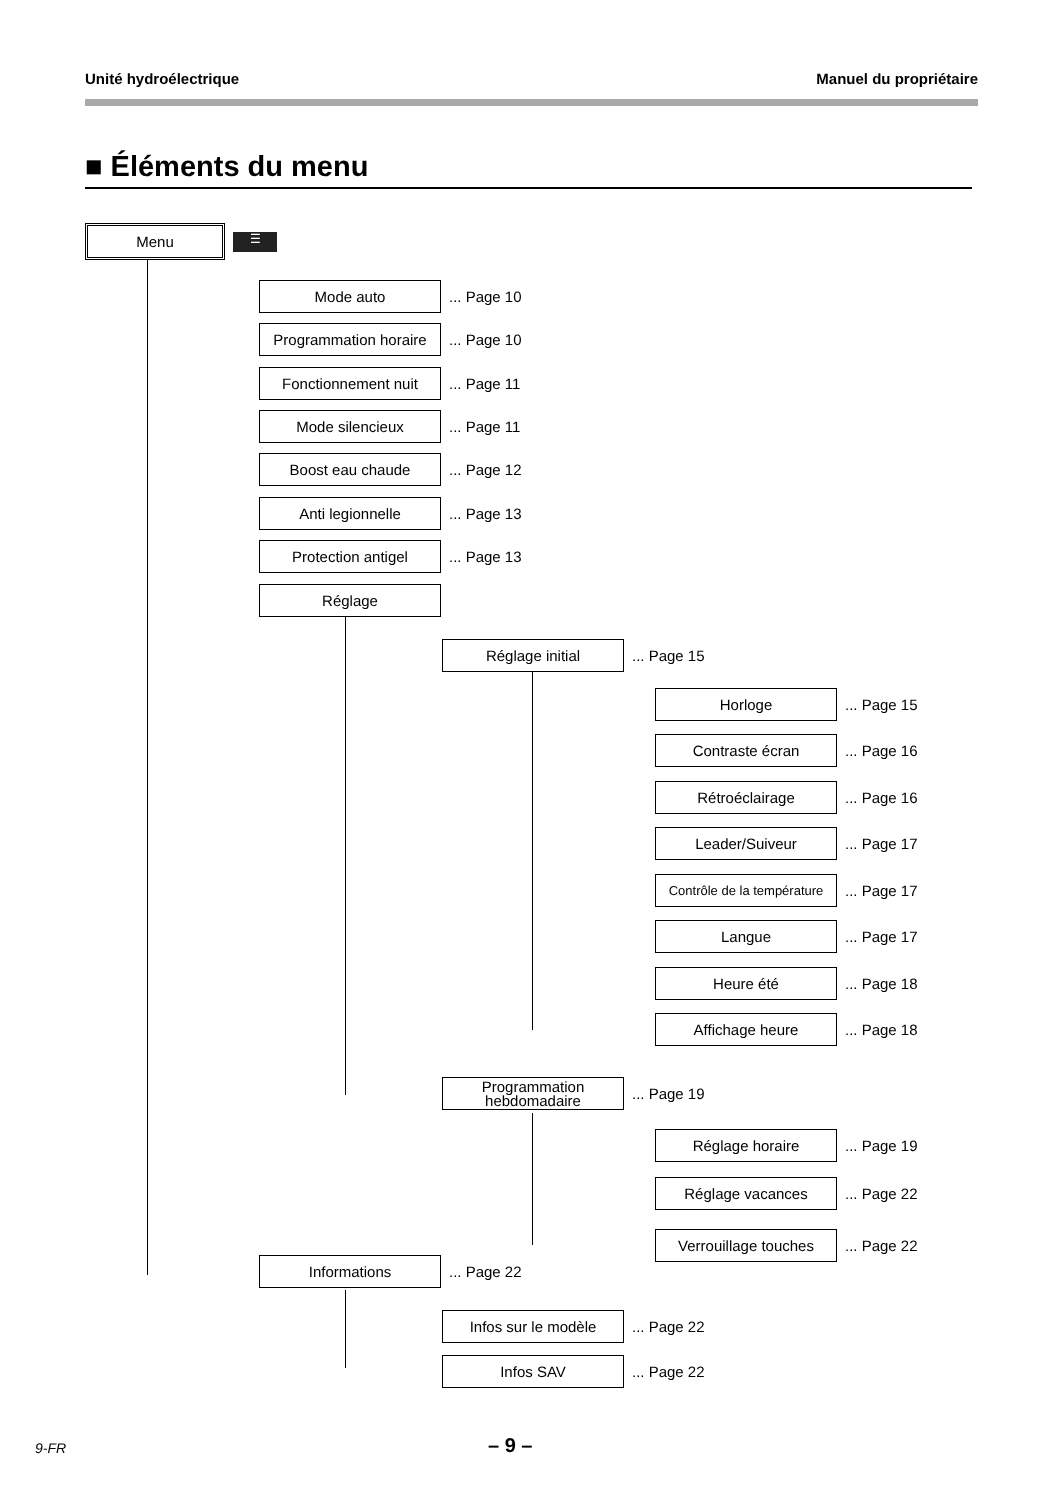Unité hydroélectrique Manuel du propriétaire
■ Éléments du menu
Menu
☰
Mode auto
... Page 10
Programmation horaire
... Page 10
Fonctionnement nuit
... Page 11
Mode silencieux
... Page 11
Boost eau chaude
... Page 12
Anti legionnelle
... Page 13
Protection antigel
... Page 13
Réglage
Réglage initial
... Page 15
Horloge
... Page 15
Contraste écran
... Page 16
Rétroéclairage
... Page 16
Leader/Suiveur
... Page 17
Contrôle de la température
... Page 17
Langue
... Page 17
Heure été
... Page 18
Affichage heure
... Page 18
Programmation hebdomadaire
... Page 19
Réglage horaire
... Page 19
Réglage vacances
... Page 22
Verrouillage touches
... Page 22
Informations
... Page 22
Infos sur le modèle
... Page 22
Infos SAV
... Page 22
9-FR – 9 –